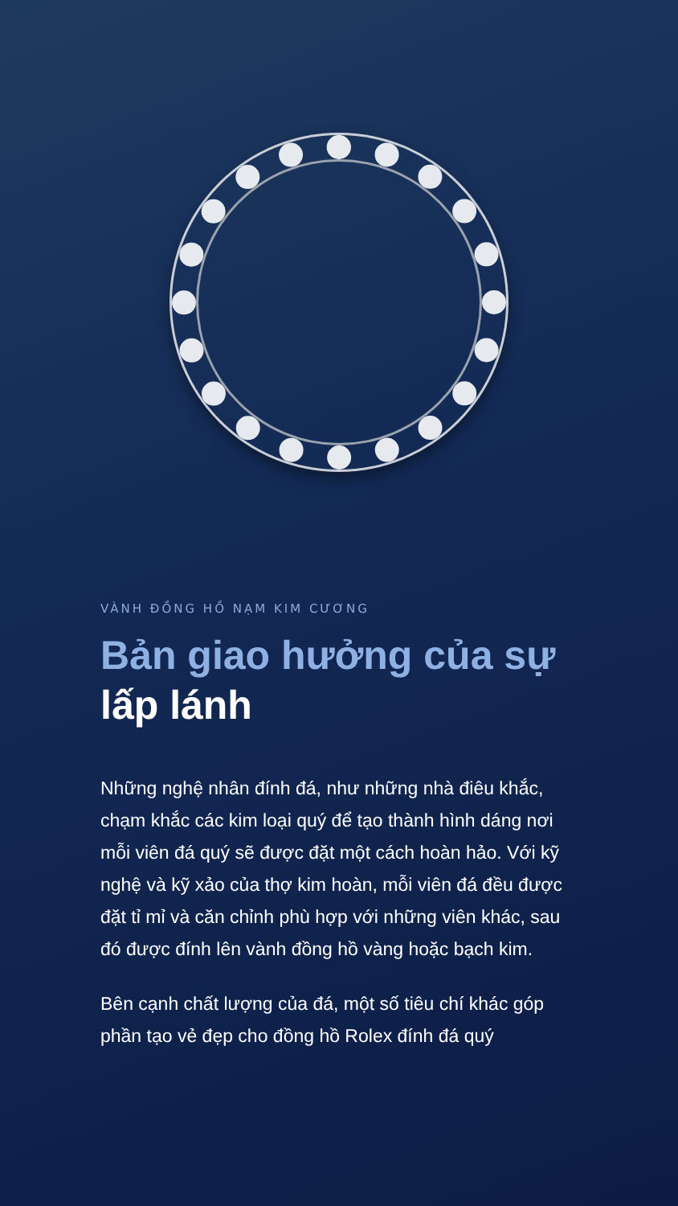VÀNH ĐỒNG HỒ NẠM KIM CƯƠNG
Bản giao hưởng của sự
lấp lánh
Những nghệ nhân đính đá, như những nhà điêu khắc, chạm khắc các kim loại quý để tạo thành hình dáng nơi mỗi viên đá quý sẽ được đặt một cách hoàn hảo. Với kỹ nghệ và kỹ xảo của thợ kim hoàn, mỗi viên đá đều được đặt tỉ mỉ và căn chỉnh phù hợp với những viên khác, sau đó được đính lên vành đồng hồ vàng hoặc bạch kim.
Bên cạnh chất lượng của đá, một số tiêu chí khác góp phần tạo vẻ đẹp cho đồng hồ Rolex đính đá quý